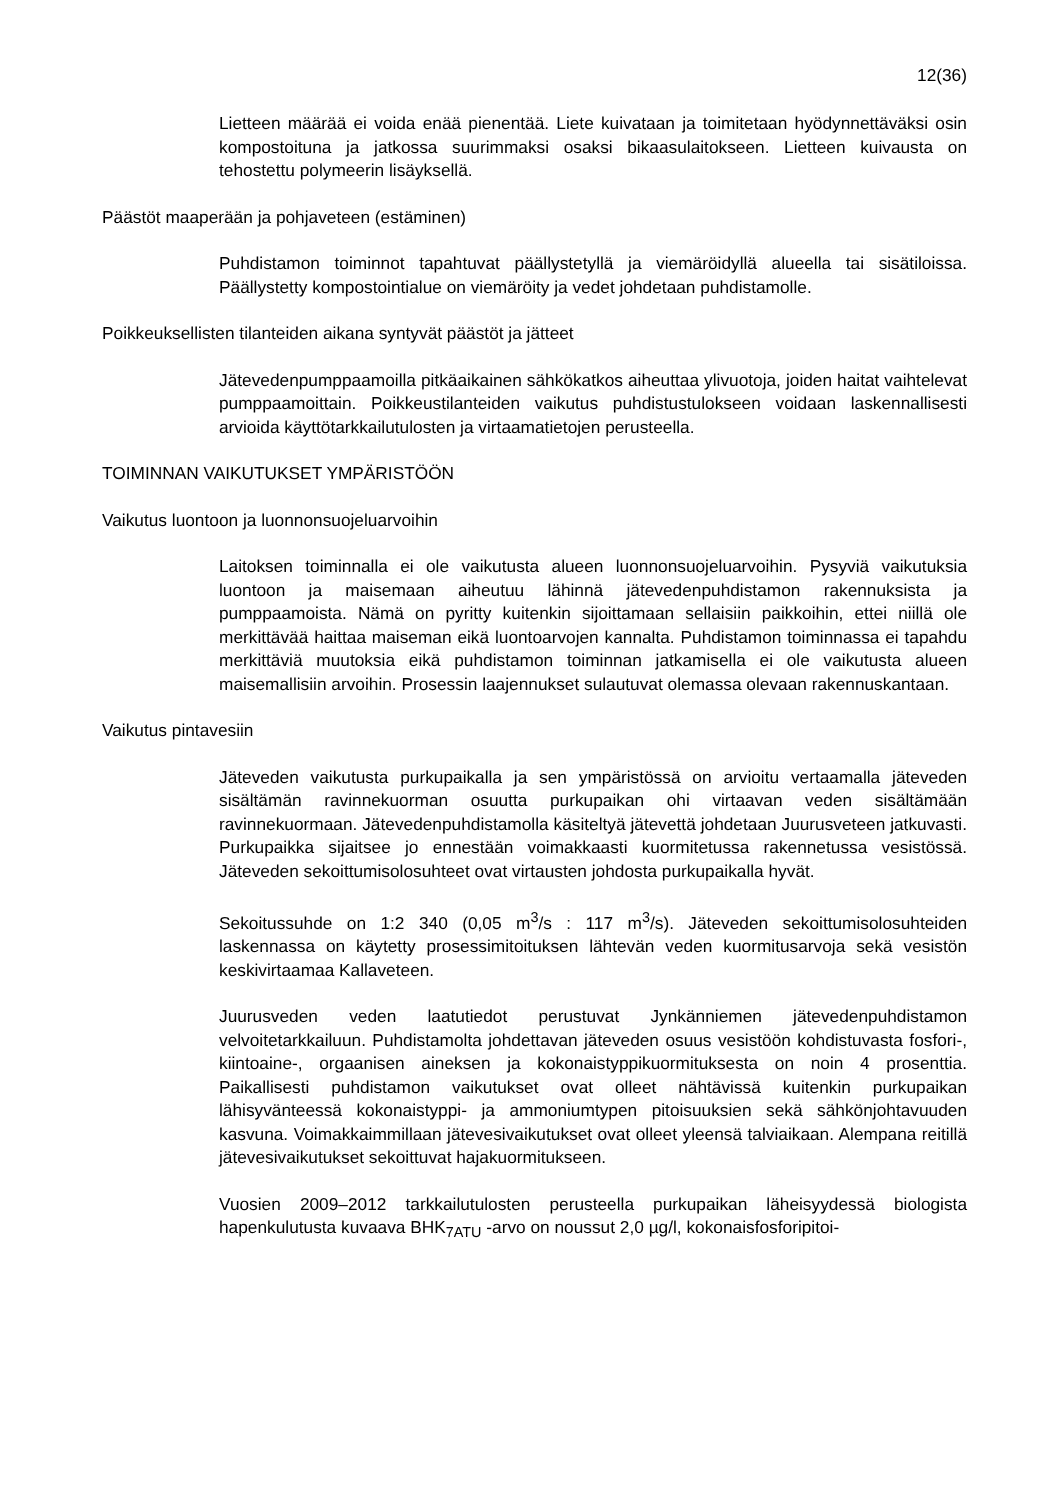12(36)
Lietteen määrää ei voida enää pienentää. Liete kuivataan ja toimitetaan hyödynnettäväksi osin kompostoituna ja jatkossa suurimmaksi osaksi bikaasulaitokseen. Lietteen kuivausta on tehostettu polymeerin lisäyksellä.
Päästöt maaperään ja pohjaveteen (estäminen)
Puhdistamon toiminnot tapahtuvat päällystetyllä ja viemäröidyllä alueella tai sisätiloissa. Päällystetty kompostointialue on viemäröity ja vedet johdetaan puhdistamolle.
Poikkeuksellisten tilanteiden aikana syntyvät päästöt ja jätteet
Jätevedenpumppaamoilla pitkäaikainen sähkökatkos aiheuttaa ylivuotoja, joiden haitat vaihtelevat pumppaamoittain. Poikkeustilanteiden vaikutus puhdistustulokseen voidaan laskennallisesti arvioida käyttötarkkailutulosten ja virtaamatietojen perusteella.
TOIMINNAN VAIKUTUKSET YMPÄRISTÖÖN
Vaikutus luontoon ja luonnonsuojeluarvoihin
Laitoksen toiminnalla ei ole vaikutusta alueen luonnonsuojeluarvoihin. Pysyviä vaikutuksia luontoon ja maisemaan aiheutuu lähinnä jätevedenpuhdistamon rakennuksista ja pumppaamoista. Nämä on pyritty kuitenkin sijoittamaan sellaisiin paikkoihin, ettei niillä ole merkittävää haittaa maiseman eikä luontoarvojen kannalta. Puhdistamon toiminnassa ei tapahdu merkittäviä muutoksia eikä puhdistamon toiminnan jatkamisella ei ole vaikutusta alueen maisemallisiin arvoihin. Prosessin laajennukset sulautuvat olemassa olevaan rakennuskantaan.
Vaikutus pintavesiin
Jäteveden vaikutusta purkupaikalla ja sen ympäristössä on arvioitu vertaamalla jäteveden sisältämän ravinnekuorman osuutta purkupaikan ohi virtaavan veden sisältämään ravinnekuormaan. Jätevedenpuhdistamolla käsiteltyä jätevettä johdetaan Juurusveteen jatkuvasti. Purkupaikka sijaitsee jo ennestään voimakkaasti kuormitetussa rakennetussa vesistössä. Jäteveden sekoittumisolosuhteet ovat virtausten johdosta purkupaikalla hyvät.
Sekoitussuhde on 1:2 340 (0,05 m<sup>3</sup>/s : 117 m<sup>3</sup>/s). Jäteveden sekoittumisolosuhteiden laskennassa on käytetty prosessimitoituksen lähtevän veden kuormitusarvoja sekä vesistön keskivirtaamaa Kallaveteen.
Juurusveden veden laatutiedot perustuvat Jynkänniemen jätevedenpuhdistamon velvoitetarkkailuun. Puhdistamolta johdettavan jäteveden osuus vesistöön kohdistuvasta fosfori-, kiintoaine-, orgaanisen aineksen ja kokonaistyppikuormituksesta on noin 4 prosenttia. Paikallisesti puhdistamon vaikutukset ovat olleet nähtävissä kuitenkin purkupaikan lähisyvänteessä kokonaistyppi- ja ammoniumtypen pitoisuuksien sekä sähkönjohtavuuden kasvuna. Voimakkaimmillaan jätevesivaikutukset ovat olleet yleensä talviaikaan. Alempana reitillä jätevesivaikutukset sekoittuvat hajakuormitukseen.
Vuosien 2009–2012 tarkkailutulosten perusteella purkupaikan läheisyydessä biologista hapenkulutusta kuvaava BHK<sub>7ATU</sub> -arvo on noussut 2,0 µg/l, kokonaisfosforipitoi-